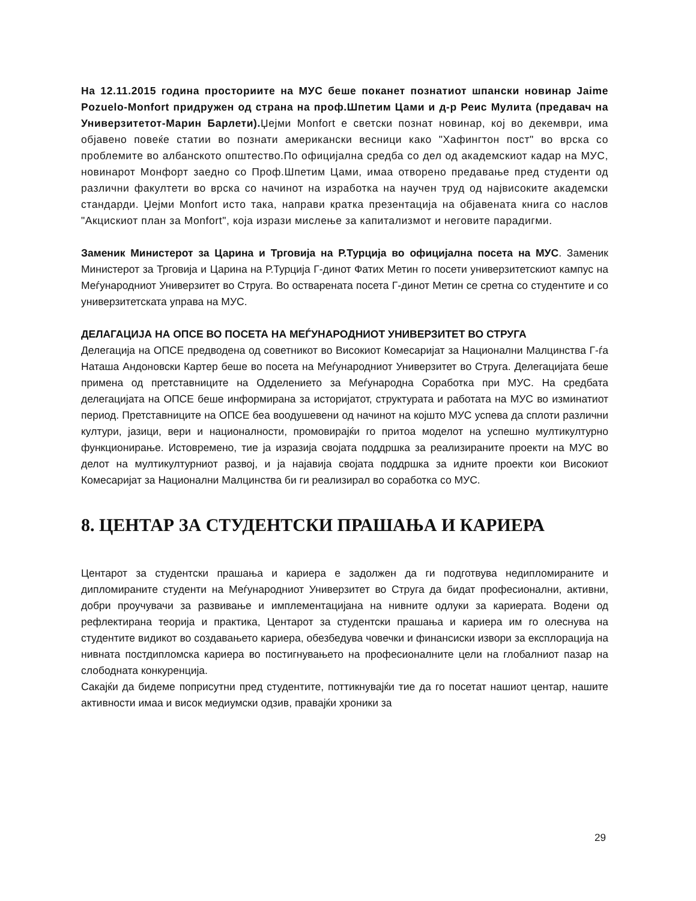На 12.11.2015 година просториите на МУС беше поканет познатиот шпански новинар Jaime Pozuelo-Monfort придружен од страна на проф.Шпетим Цами и д-р Реис Мулита (предавач на Универзитетот-Марин Барлети). Џејми Monfort е светски познат новинар, кој во декември, има објавено повеќе статии во познати американски весници како "Хафингтон пост" во врска со проблемите во албанското општество.По официјална средба со дел од академскиот кадар на МУС, новинарот Монфорт заедно со Проф.Шпетим Цами, имаа отворено предавање пред студенти од различни факултети во врска со начинот на изработка на научен труд од највисоките академски стандарди. Џејми Monfort исто така, направи кратка презентација на објавената книга со наслов "Акцискиот план за Monfort", која изрази мислење за капитализмот и неговите парадигми.
Заменик Министерот за Царина и Трговија на Р.Турција во официјална посета на МУС. Заменик Министерот за Трговија и Царина на Р.Турција Г-динот Фатих Метин го посети универзитетскиот кампус на Меѓународниот Универзитет во Струга. Во остварената посета Г-динот Метин се сретна со студентите и со универзитетската управа на МУС.
ДЕЛАГАЦИЈА НА ОПСЕ ВО ПОСЕТА НА МЕЃУНАРОДНИОТ УНИВЕРЗИТЕТ ВО СТРУГА
Делегација на ОПСЕ предводена од советникот во Високиот Комесаријат за Национални Малцинства Г-ѓа Наташа Андоновски Картер беше во посета на Меѓународниот Универзитет во Струга. Делегацијата беше примена од претставниците на Одделението за Меѓународна Соработка при МУС. На средбата делегацијата на ОПСЕ беше информирана за историјатот, структурата и работата на МУС во изминатиот период. Претставниците на ОПСЕ беа воодушевени од начинот на којшто МУС успева да сплоти различни култури, јазици, вери и националности, промовирајќи го притоа моделот на успешно мултикултурно функционирање. Истовремено, тие ја изразија својата поддршка за реализираните проекти на МУС во делот на мултикултурниот развој, и ја најавија својата поддршка за идните проекти кои Високиот Комесаријат за Национални Малцинства би ги реализирал во соработка со МУС.
8. ЦЕНТАР ЗА СТУДЕНТСКИ ПРАШАЊА И КАРИЕРА
Центарот за студентски прашања и кариера е задолжен да ги подготвува недипломираните и дипломираните студенти на Меѓународниот Универзитет во Струга да бидат професионални, активни, добри проучувачи за развивање и имплементацијана на нивните одлуки за кариерата. Водени од рефлектирана теорија и практика, Центарот за студентски прашања и кариера им го олеснува на студентите видикот во создавањето кариера, обезбедува човечки и финансиски извори за експлорација на нивната постдипломска кариера во постигнувањето на професионалните цели на глобалниот пазар на слободната конкуренција.
Сакајќи да бидеме поприсутни пред студентите, поттикнувајќи тие да го посетат нашиот центар, нашите активности имаа и висок медиумски одзив, правајќи хроники за
29